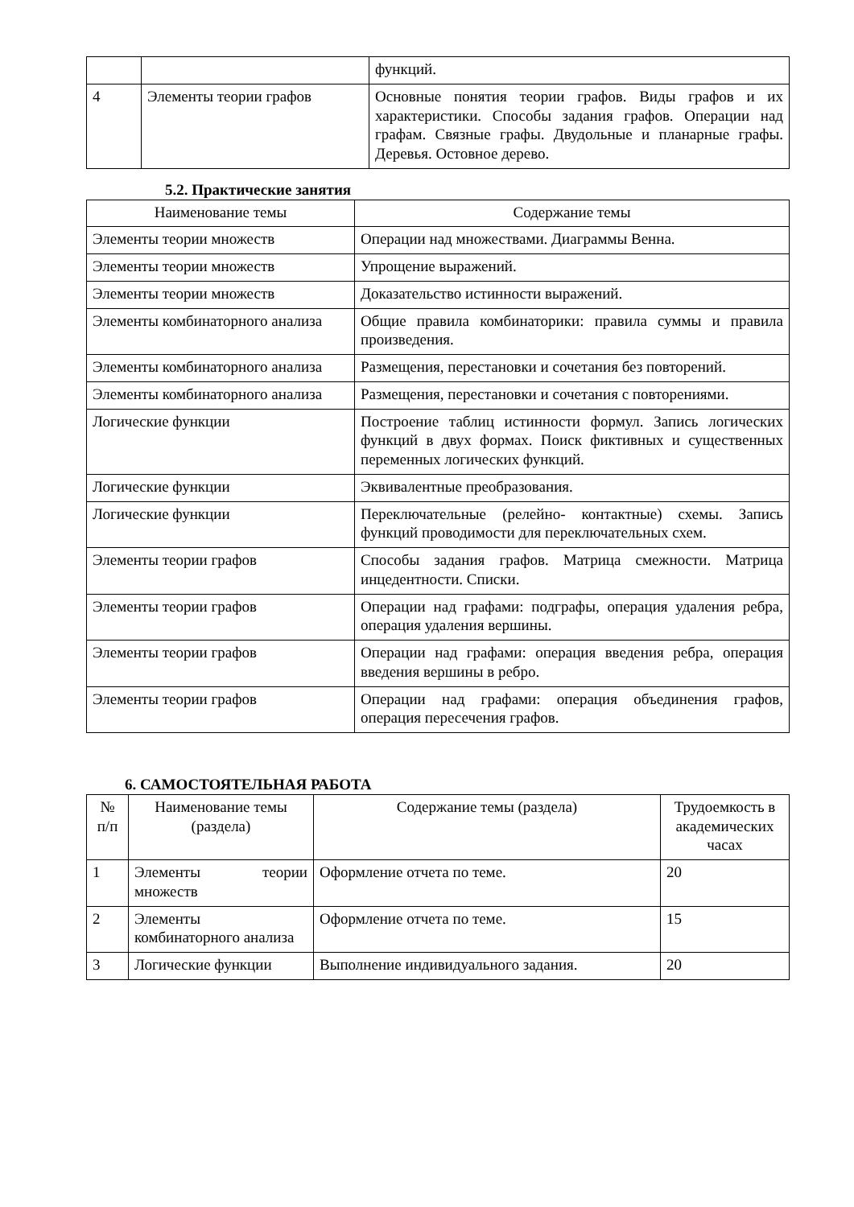| | | функций. |
| 4 | Элементы теории графов | Основные понятия теории графов. Виды графов и их характеристики. Способы задания графов. Операции над графам. Связные графы. Двудольные и планарные графы. Деревья. Остовное дерево. |
5.2. Практические занятия
| Наименование темы | Содержание темы |
| --- | --- |
| Элементы теории множеств | Операции над множествами. Диаграммы Венна. |
| Элементы теории множеств | Упрощение выражений. |
| Элементы теории множеств | Доказательство истинности выражений. |
| Элементы комбинаторного анализа | Общие правила комбинаторики: правила суммы и правила произведения. |
| Элементы комбинаторного анализа | Размещения, перестановки и сочетания без повторений. |
| Элементы комбинаторного анализа | Размещения, перестановки и сочетания с повторениями. |
| Логические функции | Построение таблиц истинности формул. Запись логических функций в двух формах. Поиск фиктивных и существенных переменных логических функций. |
| Логические функции | Эквивалентные преобразования. |
| Логические функции | Переключательные (релейно- контактные) схемы. Запись функций проводимости для переключательных схем. |
| Элементы теории графов | Способы задания графов. Матрица смежности. Матрица инцедентности. Списки. |
| Элементы теории графов | Операции над графами: подграфы, операция удаления ребра, операция удаления вершины. |
| Элементы теории графов | Операции над графами: операция введения ребра, операция введения вершины в ребро. |
| Элементы теории графов | Операции над графами: операция объединения графов, операция пересечения графов. |
6. САМОСТОЯТЕЛЬНАЯ РАБОТА
| № п/п | Наименование темы (раздела) | Содержание темы (раздела) | Трудоемкость в академических часах |
| --- | --- | --- | --- |
| 1 | Элементы теории множеств | Оформление отчета по теме. | 20 |
| 2 | Элементы комбинаторного анализа | Оформление отчета по теме. | 15 |
| 3 | Логические функции | Выполнение индивидуального задания. | 20 |